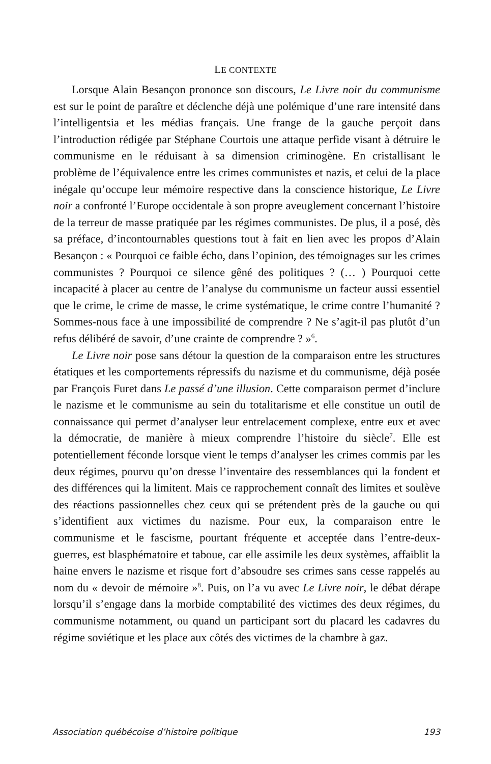LE CONTEXTE
Lorsque Alain Besançon prononce son discours, Le Livre noir du communisme est sur le point de paraître et déclenche déjà une polémique d’une rare intensité dans l’intelligentsia et les médias français. Une frange de la gauche perçoit dans l’introduction rédigée par Stéphane Courtois une attaque perfide visant à détruire le communisme en le réduisant à sa dimension criminogène. En cristallisant le problème de l’équivalence entre les crimes communistes et nazis, et celui de la place inégale qu’occupe leur mémoire respective dans la conscience historique, Le Livre noir a confronté l’Europe occidentale à son propre aveuglement concernant l’histoire de la terreur de masse pratiquée par les régimes communistes. De plus, il a posé, dès sa préface, d’incontournables questions tout à fait en lien avec les propos d’Alain Besançon : « Pourquoi ce faible écho, dans l’opinion, des témoignages sur les crimes communistes ? Pourquoi ce silence gêné des politiques ? (… ) Pourquoi cette incapacité à placer au centre de l’analyse du communisme un facteur aussi essentiel que le crime, le crime de masse, le crime systématique, le crime contre l’humanité ? Sommes-nous face à une impossibilité de comprendre ? Ne s’agit-il pas plutôt d’un refus délibéré de savoir, d’une crainte de comprendre ? »<sup>6</sup>.
Le Livre noir pose sans détour la question de la comparaison entre les structures étatiques et les comportements répressifs du nazisme et du communisme, déjà posée par François Furet dans Le passé d’une illusion. Cette comparaison permet d’inclure le nazisme et le communisme au sein du totalitarisme et elle constitue un outil de connaissance qui permet d’analyser leur entrelacement complexe, entre eux et avec la démocratie, de manière à mieux comprendre l’histoire du siècle<sup>7</sup>. Elle est potentiellement féconde lorsque vient le temps d’analyser les crimes commis par les deux régimes, pourvu qu’on dresse l’inventaire des ressemblances qui la fondent et des différences qui la limitent. Mais ce rapprochement connaît des limites et soulève des réactions passionnelles chez ceux qui se prétendent près de la gauche ou qui s’identifient aux victimes du nazisme. Pour eux, la comparaison entre le communisme et le fascisme, pourtant fréquente et acceptée dans l’entre-deux-guerres, est blasphématoire et taboue, car elle assimile les deux systèmes, affaiblit la haine envers le nazisme et risque fort d’absoudre ses crimes sans cesse rappelés au nom du « devoir de mémoire »<sup>8</sup>. Puis, on l’a vu avec Le Livre noir, le débat dérape lorsqu’il s’engage dans la morbide comptabilité des victimes des deux régimes, du communisme notamment, ou quand un participant sort du placard les cadavres du régime soviétique et les place aux côtés des victimes de la chambre à gaz.
Association québécoise d’histoire politique 193